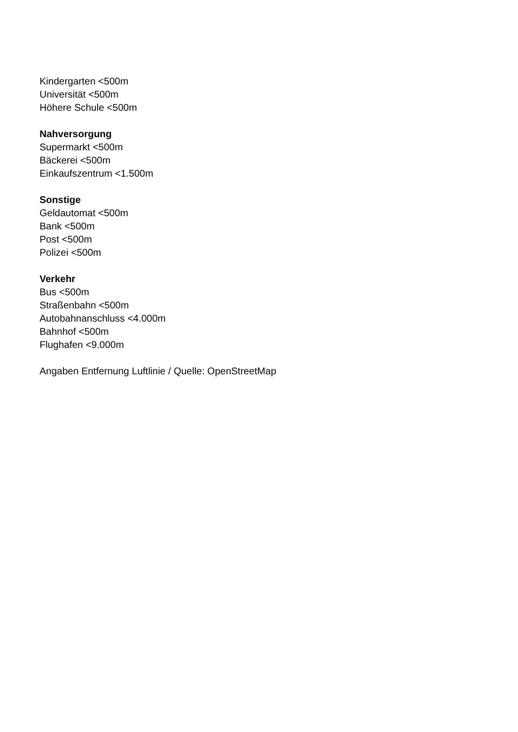Kindergarten <500m
Universität <500m
Höhere Schule <500m
Nahversorgung
Supermarkt <500m
Bäckerei <500m
Einkaufszentrum <1.500m
Sonstige
Geldautomat <500m
Bank <500m
Post <500m
Polizei <500m
Verkehr
Bus <500m
Straßenbahn <500m
Autobahnanschluss <4.000m
Bahnhof <500m
Flughafen <9.000m
Angaben Entfernung Luftlinie / Quelle: OpenStreetMap